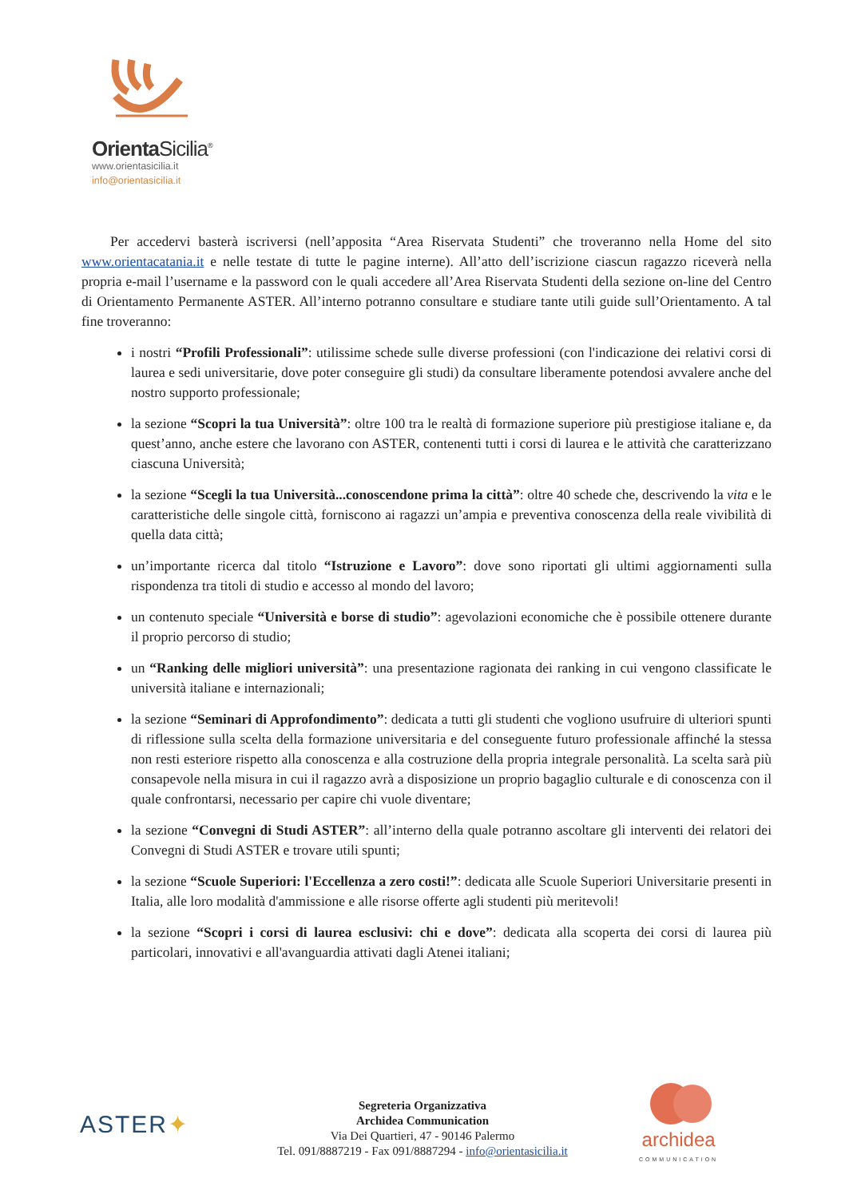Orienta Sicilia<sup>®</sup>
www.orientasicilia.it
info@orientasicilia.it
Per accedervi basterà iscriversi (nell’apposita “Area Riservata Studenti” che troveranno nella Home del sito www.orientacatania.it e nelle testate di tutte le pagine interne). All’atto dell’iscrizione ciascun ragazzo riceverà nella propria e-mail l’username e la password con le quali accedere all’Area Riservata Studenti della sezione on-line del Centro di Orientamento Permanente ASTER. All’interno potranno consultare e studiare tante utili guide sull’Orientamento. A tal fine troveranno:
i nostri “Profili Professionali”: utilissime schede sulle diverse professioni (con l'indicazione dei relativi corsi di laurea e sedi universitarie, dove poter conseguire gli studi) da consultare liberamente potendosi avvalere anche del nostro supporto professionale;
la sezione “Scopri la tua Università”: oltre 100 tra le realtà di formazione superiore più prestigiose italiane e, da quest’anno, anche estere che lavorano con ASTER, contenenti tutti i corsi di laurea e le attività che caratterizzano ciascuna Università;
la sezione “Scegli la tua Università...conoscendone prima la città”: oltre 40 schede che, descrivendo la vita e le caratteristiche delle singole città, forniscono ai ragazzi un’ampia e preventiva conoscenza della reale vivibilità di quella data città;
un’importante ricerca dal titolo “Istruzione e Lavoro”: dove sono riportati gli ultimi aggiornamenti sulla rispondenza tra titoli di studio e accesso al mondo del lavoro;
un contenuto speciale “Università e borse di studio”: agevolazioni economiche che è possibile ottenere durante il proprio percorso di studio;
un “Ranking delle migliori università”: una presentazione ragionata dei ranking in cui vengono classificate le università italiane e internazionali;
la sezione “Seminari di Approfondimento”: dedicata a tutti gli studenti che vogliono usufruire di ulteriori spunti di riflessione sulla scelta della formazione universitaria e del conseguente futuro professionale affinché la stessa non resti esteriore rispetto alla conoscenza e alla costruzione della propria integrale personalità. La scelta sarà più consapevole nella misura in cui il ragazzo avrà a disposizione un proprio bagaglio culturale e di conoscenza con il quale confrontarsi, necessario per capire chi vuole diventare;
la sezione “Convegni di Studi ASTER”: all’interno della quale potranno ascoltare gli interventi dei relatori dei Convegni di Studi ASTER e trovare utili spunti;
la sezione “Scuole Superiori: l'Eccellenza a zero costi!”: dedicata alle Scuole Superiori Universitarie presenti in Italia, alle loro modalità d'ammissione e alle risorse offerte agli studenti più meritevoli!
la sezione “Scopri i corsi di laurea esclusivi: chi e dove”: dedicata alla scoperta dei corsi di laurea più particolari, innovativi e all'avanguardia attivati dagli Atenei italiani;
ASTER✦
Segreteria Organizzativa
Archidea Communication
Via Dei Quartieri, 47 - 90146 Palermo
Tel. 091/8887219 - Fax 091/8887294 - info@orientasicilia.it
archidea
COMMUNICATION